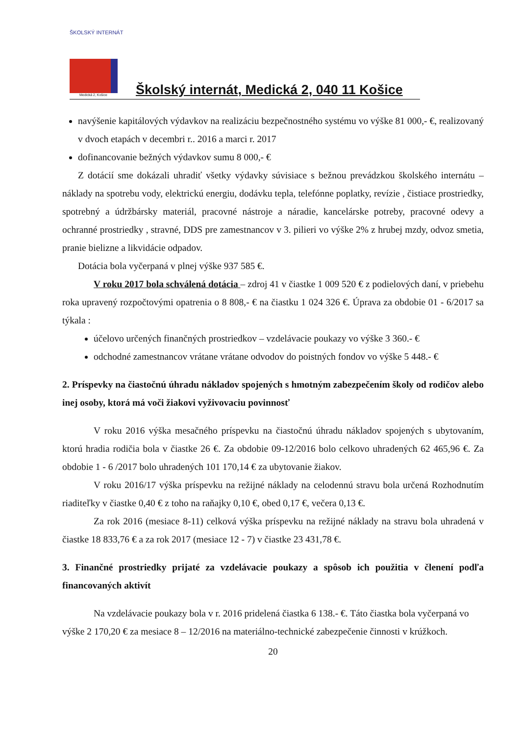ŠKOLSKÝ INTERNÁT
Medická 2, Košice
Školský internát, Medická 2, 040 11 Košice
navýšenie kapitálových výdavkov na realizáciu bezpečnostného systému vo výške 81 000,- €, realizovaný v dvoch etapách v decembri r.. 2016 a marci r. 2017
dofinancovanie bežných výdavkov sumu 8 000,- €
Z dotácií sme dokázali uhradiť všetky výdavky súvisiace s bežnou prevádzkou školského internátu – náklady na spotrebu vody, elektrickú energiu, dodávku tepla, telefónne poplatky, revízie , čistiace prostriedky, spotrebný a údržbársky materiál, pracovné nástroje a náradie, kancelárske potreby, pracovné odevy a ochranné prostriedky , stravné, DDS pre zamestnancov v 3. pilieri vo výške 2% z hrubej mzdy, odvoz smetia, pranie bielizne a likvidácie odpadov.
Dotácia bola vyčerpaná v plnej výške 937 585 €.
V roku 2017 bola schválená dotácia – zdroj 41 v čiastke 1 009 520 € z podielových daní, v priebehu roka upravený rozpočtovými opatrenia o 8 808,- € na čiastku 1 024 326 €. Úprava za obdobie 01 - 6/2017 sa týkala :
účelovo určených finančných prostriedkov – vzdelávacie poukazy vo výške 3 360.- €
odchodné zamestnancov vrátane vrátane odvodov do poistných fondov vo výške 5 448.- €
2. Príspevky na čiastočnú úhradu nákladov spojených s hmotným zabezpečením školy od rodičov alebo inej osoby, ktorá má voči žiakovi vyživovaciu povinnosť
V roku 2016 výška mesačného príspevku na čiastočnú úhradu nákladov spojených s ubytovaním, ktorú hradia rodičia bola v čiastke 26 €. Za obdobie 09-12/2016 bolo celkovo uhradených 62 465,96 €. Za obdobie 1 - 6 /2017 bolo uhradených 101 170,14 € za ubytovanie žiakov.
V roku 2016/17 výška príspevku na režijné náklady na celodennú stravu bola určená Rozhodnutím riaditeľky v čiastke 0,40 € z toho na raňajky 0,10 €, obed 0,17 €, večera 0,13 €.
Za rok 2016 (mesiace 8-11) celková výška príspevku na režijné náklady na stravu bola uhradená v čiastke 18 833,76 € a za rok 2017 (mesiace 12 - 7) v čiastke 23 431,78 €.
3. Finančné prostriedky prijaté za vzdelávacie poukazy a spôsob ich použitia v členení podľa financovaných aktivít
Na vzdelávacie poukazy bola v r. 2016 pridelená čiastka 6 138.- €. Táto čiastka bola vyčerpaná vo výške 2 170,20 € za mesiace 8 – 12/2016 na materiálno-technické zabezpečenie činnosti v krúžkoch.
20